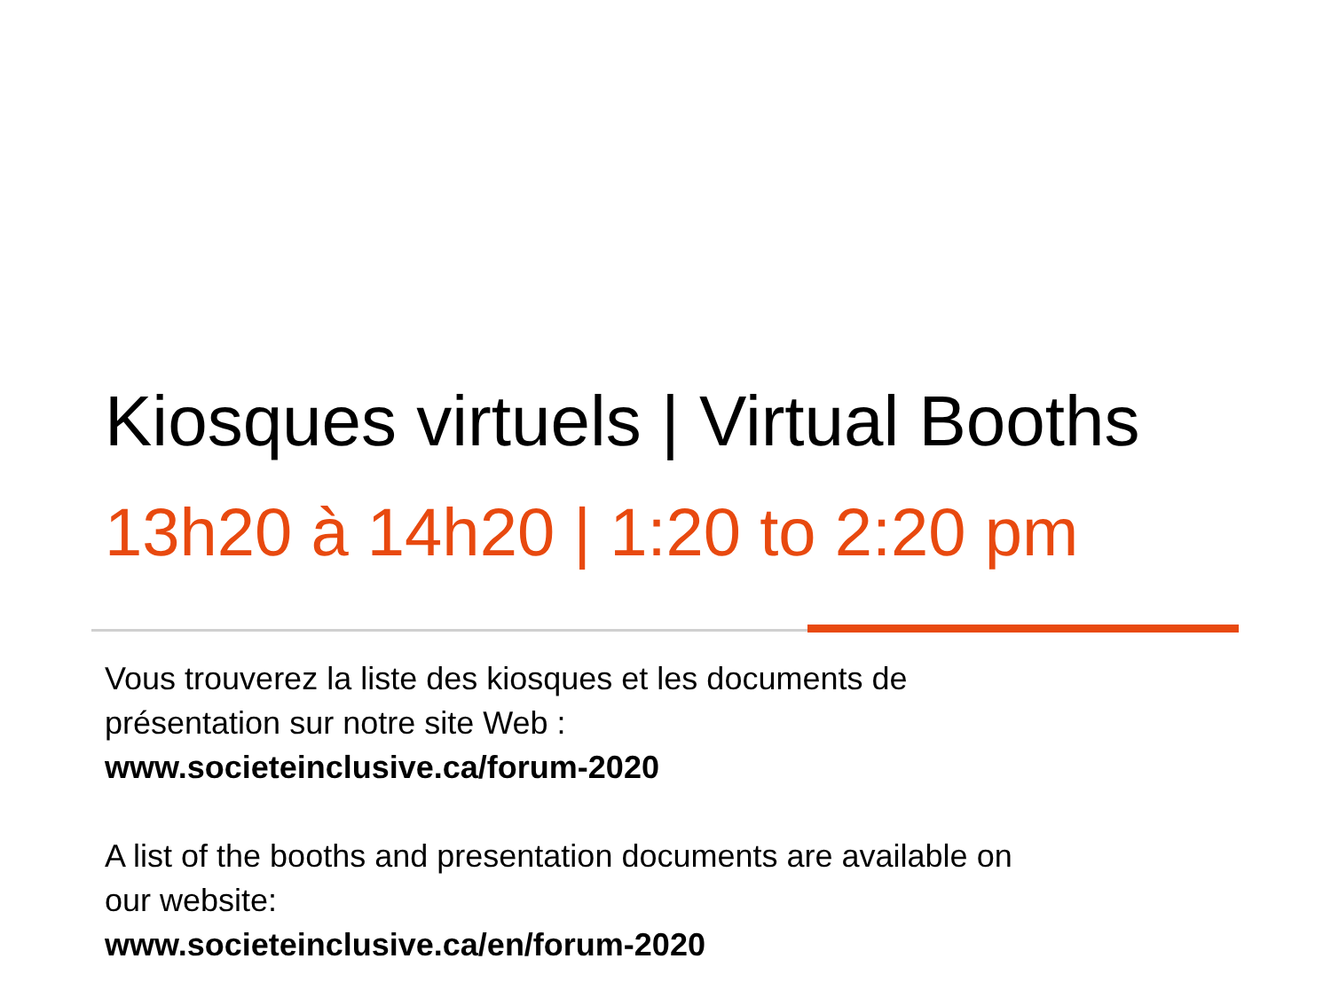Kiosques virtuels | Virtual Booths
13h20 à 14h20 | 1:20 to 2:20 pm
Vous trouverez la liste des kiosques et les documents de
présentation sur notre site Web :
www.societeinclusive.ca/forum-2020
A list of the booths and presentation documents are available on
our website:
www.societeinclusive.ca/en/forum-2020